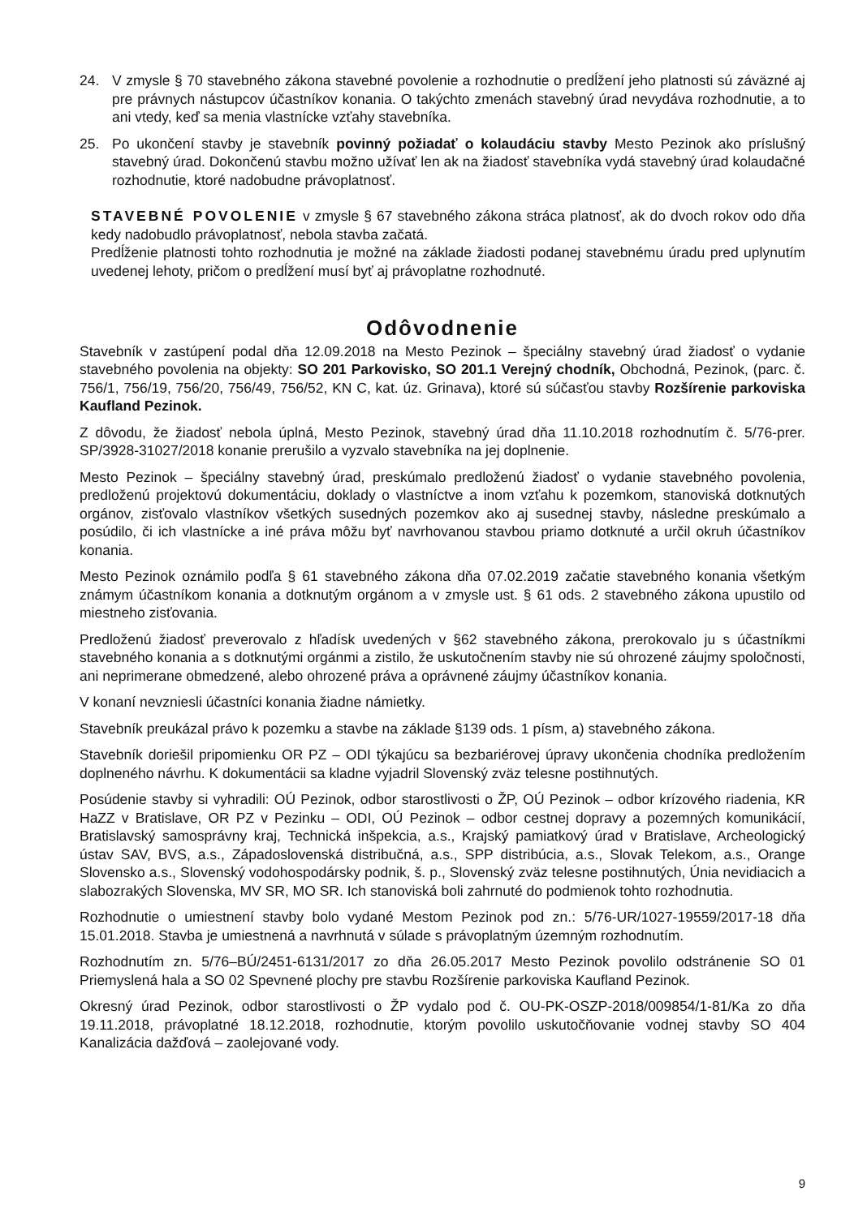24. V zmysle § 70 stavebného zákona stavebné povolenie a rozhodnutie o predĺžení jeho platnosti sú záväzné aj pre právnych nástupcov účastníkov konania. O takýchto zmenách stavebný úrad nevydáva rozhodnutie, a to ani vtedy, keď sa menia vlastnícke vzťahy stavebníka.
25. Po ukončení stavby je stavebník povinný požiadať o kolaudáciu stavby Mesto Pezinok ako príslušný stavebný úrad. Dokončenú stavbu možno užívať len ak na žiadosť stavebníka vydá stavebný úrad kolaudačné rozhodnutie, ktoré nadobudne právoplatnosť.
STAVEBNÉ POVOLENIE v zmysle § 67 stavebného zákona stráca platnosť, ak do dvoch rokov odo dňa kedy nadobudlo právoplatnosť, nebola stavba začatá.
Predĺženie platnosti tohto rozhodnutia je možné na základe žiadosti podanej stavebnému úradu pred uplynutím uvedenej lehoty, pričom o predĺžení musí byť aj právoplatne rozhodnuté.
Odôvodnenie
Stavebník v zastúpení podal dňa 12.09.2018 na Mesto Pezinok – špeciálny stavebný úrad žiadosť o vydanie stavebného povolenia na objekty: SO 201 Parkovisko, SO 201.1 Verejný chodník, Obchodná, Pezinok, (parc. č. 756/1, 756/19, 756/20, 756/49, 756/52, KN C, kat. úz. Grinava), ktoré sú súčasťou stavby Rozšírenie parkoviska Kaufland Pezinok.
Z dôvodu, že žiadosť nebola úplná, Mesto Pezinok, stavebný úrad dňa 11.10.2018 rozhodnutím č. 5/76-prer. SP/3928-31027/2018 konanie prerušilo a vyzvalo stavebníka na jej doplnenie.
Mesto Pezinok – špeciálny stavebný úrad, preskúmalo predloženú žiadosť o vydanie stavebného povolenia, predloženú projektovú dokumentáciu, doklady o vlastníctve a inom vzťahu k pozemkom, stanoviská dotknutých orgánov, zisťovalo vlastníkov všetkých susedných pozemkov ako aj susednej stavby, následne preskúmalo a posúdilo, či ich vlastnícke a iné práva môžu byť navrhovanou stavbou priamo dotknuté a určil okruh účastníkov konania.
Mesto Pezinok oznámilo podľa § 61 stavebného zákona dňa 07.02.2019 začatie stavebného konania všetkým známym účastníkom konania a dotknutým orgánom a v zmysle ust. § 61 ods. 2 stavebného zákona upustilo od miestneho zisťovania.
Predloženú žiadosť preverovalo z hľadísk uvedených v §62 stavebného zákona, prerokovalo ju s účastníkmi stavebného konania a s dotknutými orgánmi a zistilo, že uskutočnením stavby nie sú ohrozené záujmy spoločnosti, ani neprimerane obmedzené, alebo ohrozené práva a oprávnené záujmy účastníkov konania.
V konaní nevzniesli účastníci konania žiadne námietky.
Stavebník preukázal právo k pozemku a stavbe na základe §139 ods. 1 písm, a) stavebného zákona.
Stavebník doriešil pripomienku OR PZ – ODI týkajúcu sa bezbariérovej úpravy ukončenia chodníka predložením doplneného návrhu. K dokumentácii sa kladne vyjadril Slovenský zväz telesne postihnutých.
Posúdenie stavby si vyhradili: OÚ Pezinok, odbor starostlivosti o ŽP, OÚ Pezinok – odbor krízového riadenia, KR HaZZ v Bratislave, OR PZ v Pezinku – ODI, OÚ Pezinok – odbor cestnej dopravy a pozemných komunikácií, Bratislavský samosprávny kraj, Technická inšpekcia, a.s., Krajský pamiatkový úrad v Bratislave, Archeologický ústav SAV, BVS, a.s., Západoslovenská distribučná, a.s., SPP distribúcia, a.s., Slovak Telekom, a.s., Orange Slovensko a.s., Slovenský vodohospodársky podnik, š. p., Slovenský zväz telesne postihnutých, Únia nevidiacich a slabozrakých Slovenska, MV SR, MO SR. Ich stanoviská boli zahrnuté do podmienok tohto rozhodnutia.
Rozhodnutie o umiestnení stavby bolo vydané Mestom Pezinok pod zn.: 5/76-UR/1027-19559/2017-18 dňa 15.01.2018. Stavba je umiestnená a navrhnutá v súlade s právoplatným územným rozhodnutím.
Rozhodnutím zn. 5/76–BÚ/2451-6131/2017 zo dňa 26.05.2017 Mesto Pezinok povolilo odstránenie SO 01 Priemyslená hala a SO 02 Spevnené plochy pre stavbu Rozšírenie parkoviska Kaufland Pezinok.
Okresný úrad Pezinok, odbor starostlivosti o ŽP vydalo pod č. OU-PK-OSZP-2018/009854/1-81/Ka zo dňa 19.11.2018, právoplatné 18.12.2018, rozhodnutie, ktorým povolilo uskutočňovanie vodnej stavby SO 404 Kanalizácia dažďová – zaolejované vody.
9